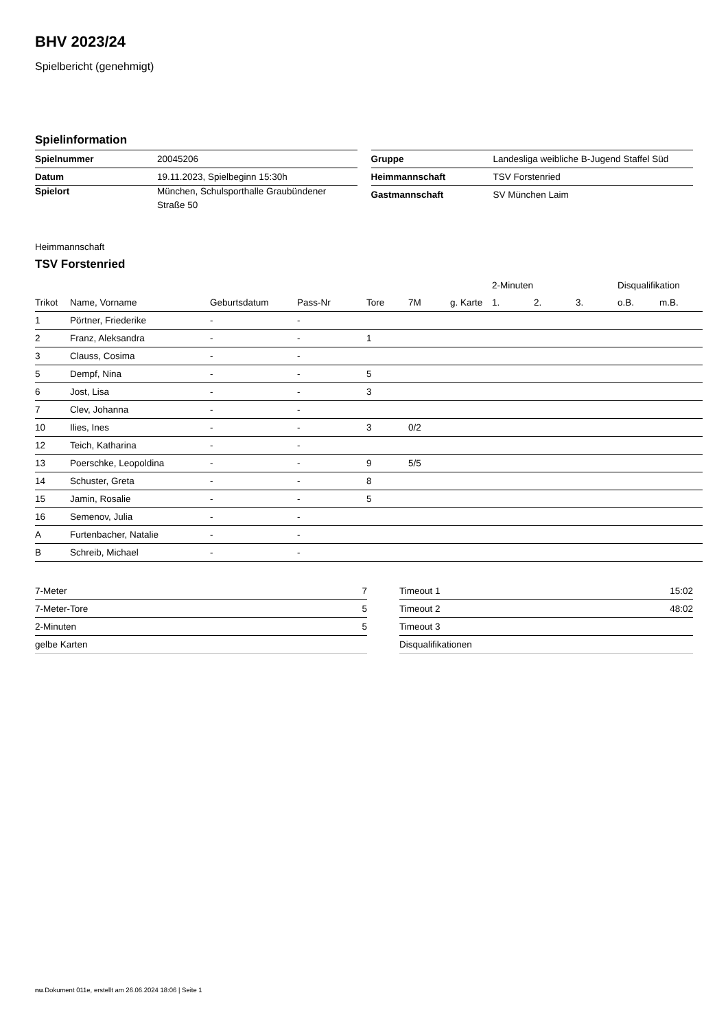BHV 2023/24
Spielbericht (genehmigt)
Spielinformation
| Spielnummer | 20045206 |
| Datum | 19.11.2023, Spielbeginn 15:30h |
| Spielort | München, Schulsporthalle Graubündener Straße 50 |
| Gruppe | Landesliga weibliche B-Jugend Staffel Süd |
| Heimmannschaft | TSV Forstenried |
| Gastmannschaft | SV München Laim |
Heimmannschaft
TSV Forstenried
| | | | | | | | 2-Minuten | | | Disqualifikation | |
| --- | --- | --- | --- | --- | --- | --- | --- | --- | --- | --- | --- |
| Trikot | Name, Vorname | Geburtsdatum | Pass-Nr | Tore | 7M | g. Karte | 1. | 2. | 3. | o.B. | m.B. |
| 1 | Pörtner, Friederike | - | - | | | | | | | | |
| 2 | Franz, Aleksandra | - | - | 1 | | | | | | | |
| 3 | Clauss, Cosima | - | - | | | | | | | | |
| 5 | Dempf, Nina | - | - | 5 | | | | | | | |
| 6 | Jost, Lisa | - | - | 3 | | | | | | | |
| 7 | Clev, Johanna | - | - | | | | | | | | |
| 10 | Ilies, Ines | - | - | 3 | 0/2 | | | | | | |
| 12 | Teich, Katharina | - | - | | | | | | | | |
| 13 | Poerschke, Leopoldina | - | - | 9 | 5/5 | | | | | | |
| 14 | Schuster, Greta | - | - | 8 | | | | | | | |
| 15 | Jamin, Rosalie | - | - | 5 | | | | | | | |
| 16 | Semenov, Julia | - | - | | | | | | | | |
| A | Furtenbacher, Natalie | - | - | | | | | | | | |
| B | Schreib, Michael | - | - | | | | | | | | |
| 7-Meter | 7 |
| 7-Meter-Tore | 5 |
| 2-Minuten | 5 |
| gelbe Karten | |
| Timeout 1 | 15:02 |
| Timeout 2 | 48:02 |
| Timeout 3 | |
| Disqualifikationen | |
nu.Dokument 011e, erstellt am 26.06.2024 18:06 | Seite 1